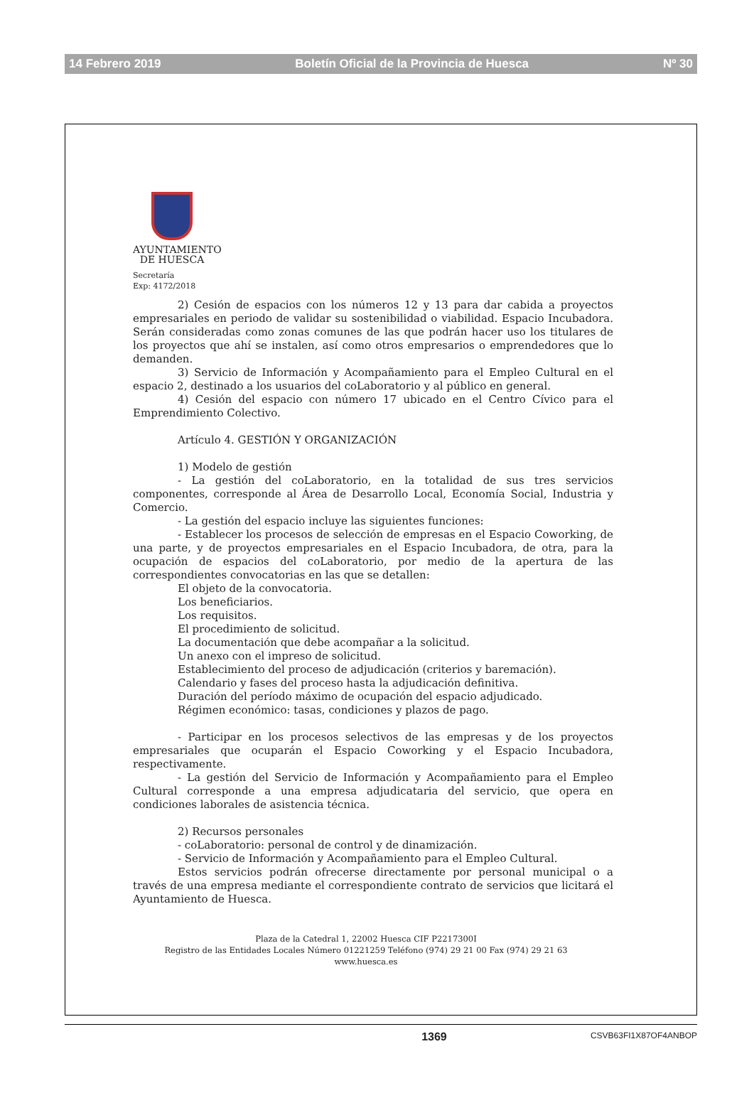14 Febrero 2019 Boletín Oficial de la Provincia de Huesca Nº 30
AYUNTAMIENTO
DE HUESCA
Secretaría
Exp: 4172/2018
2) Cesión de espacios con los números 12 y 13 para dar cabida a proyectos empresariales en periodo de validar su sostenibilidad o viabilidad. Espacio Incubadora. Serán consideradas como zonas comunes de las que podrán hacer uso los titulares de los proyectos que ahí se instalen, así como otros empresarios o emprendedores que lo demanden.
3) Servicio de Información y Acompañamiento para el Empleo Cultural en el espacio 2, destinado a los usuarios del coLaboratorio y al público en general.
4) Cesión del espacio con número 17 ubicado en el Centro Cívico para el Emprendimiento Colectivo.
Artículo 4. GESTIÓN Y ORGANIZACIÓN
1) Modelo de gestión
- La gestión del coLaboratorio, en la totalidad de sus tres servicios componentes, corresponde al Área de Desarrollo Local, Economía Social, Industria y Comercio.
- La gestión del espacio incluye las siguientes funciones:
- Establecer los procesos de selección de empresas en el Espacio Coworking, de una parte, y de proyectos empresariales en el Espacio Incubadora, de otra, para la ocupación de espacios del coLaboratorio, por medio de la apertura de las correspondientes convocatorias en las que se detallen:
El objeto de la convocatoria.
Los beneficiarios.
Los requisitos.
El procedimiento de solicitud.
La documentación que debe acompañar a la solicitud.
Un anexo con el impreso de solicitud.
Establecimiento del proceso de adjudicación (criterios y baremación).
Calendario y fases del proceso hasta la adjudicación definitiva.
Duración del período máximo de ocupación del espacio adjudicado.
Régimen económico: tasas, condiciones y plazos de pago.
- Participar en los procesos selectivos de las empresas y de los proyectos empresariales que ocuparán el Espacio Coworking y el Espacio Incubadora, respectivamente.
- La gestión del Servicio de Información y Acompañamiento para el Empleo Cultural corresponde a una empresa adjudicataria del servicio, que opera en condiciones laborales de asistencia técnica.
2) Recursos personales
- coLaboratorio: personal de control y de dinamización.
- Servicio de Información y Acompañamiento para el Empleo Cultural.
Estos servicios podrán ofrecerse directamente por personal municipal o a través de una empresa mediante el correspondiente contrato de servicios que licitará el Ayuntamiento de Huesca.
Plaza de la Catedral 1, 22002 Huesca CIF P2217300I
Registro de las Entidades Locales Número 01221259 Teléfono (974) 29 21 00 Fax (974) 29 21 63
www.huesca.es
1369 CSVB63FI1X87OF4ANBOP